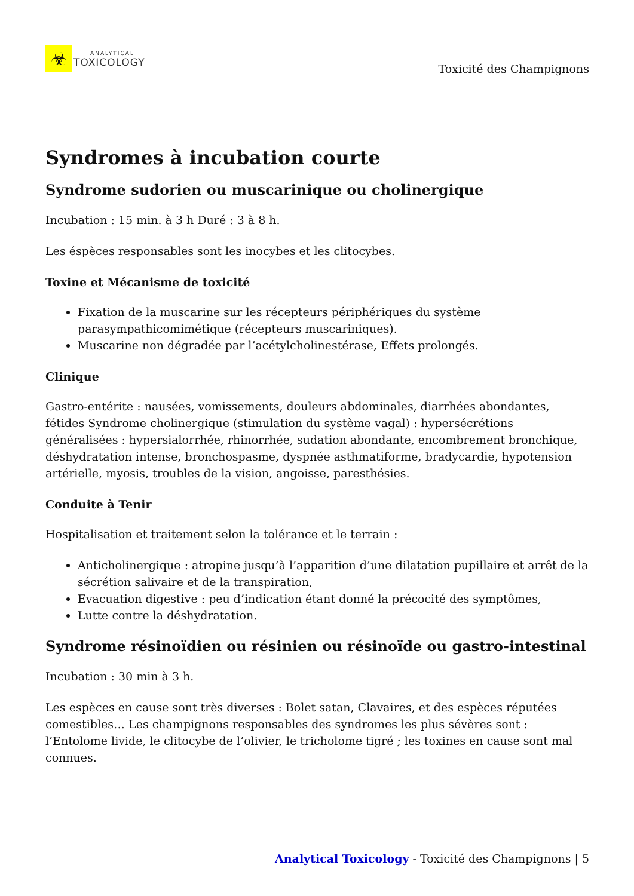☣
ANALYTICAL
TOXICOLOGY
Toxicité des Champignons
Syndromes à incubation courte
Syndrome sudorien ou muscarinique ou cholinergique
Incubation : 15 min. à 3 h Duré : 3 à 8 h.
Les éspèces responsables sont les inocybes et les clitocybes.
Toxine et Mécanisme de toxicité
Fixation de la muscarine sur les récepteurs périphériques du système parasympathicomimétique (récepteurs muscariniques).
Muscarine non dégradée par l’acétylcholinestérase, Effets prolongés.
Clinique
Gastro-entérite : nausées, vomissements, douleurs abdominales, diarrhées abondantes, fétides Syndrome cholinergique (stimulation du système vagal) : hypersécrétions généralisées : hypersialorrhée, rhinorrhée, sudation abondante, encombrement bronchique, déshydratation intense, bronchospasme, dyspnée asthmatiforme, bradycardie, hypotension artérielle, myosis, troubles de la vision, angoisse, paresthésies.
Conduite à Tenir
Hospitalisation et traitement selon la tolérance et le terrain :
Anticholinergique : atropine jusqu’à l’apparition d’une dilatation pupillaire et arrêt de la sécrétion salivaire et de la transpiration,
Evacuation digestive : peu d’indication étant donné la précocité des symptômes,
Lutte contre la déshydratation.
Syndrome résinoïdien ou résinien ou résinoïde ou gastro-intestinal
Incubation : 30 min à 3 h.
Les espèces en cause sont très diverses : Bolet satan, Clavaires, et des espèces réputées comestibles… Les champignons responsables des syndromes les plus sévères sont : l’Entolome livide, le clitocybe de l’olivier, le tricholome tigré ; les toxines en cause sont mal connues.
Analytical Toxicology - Toxicité des Champignons | 5